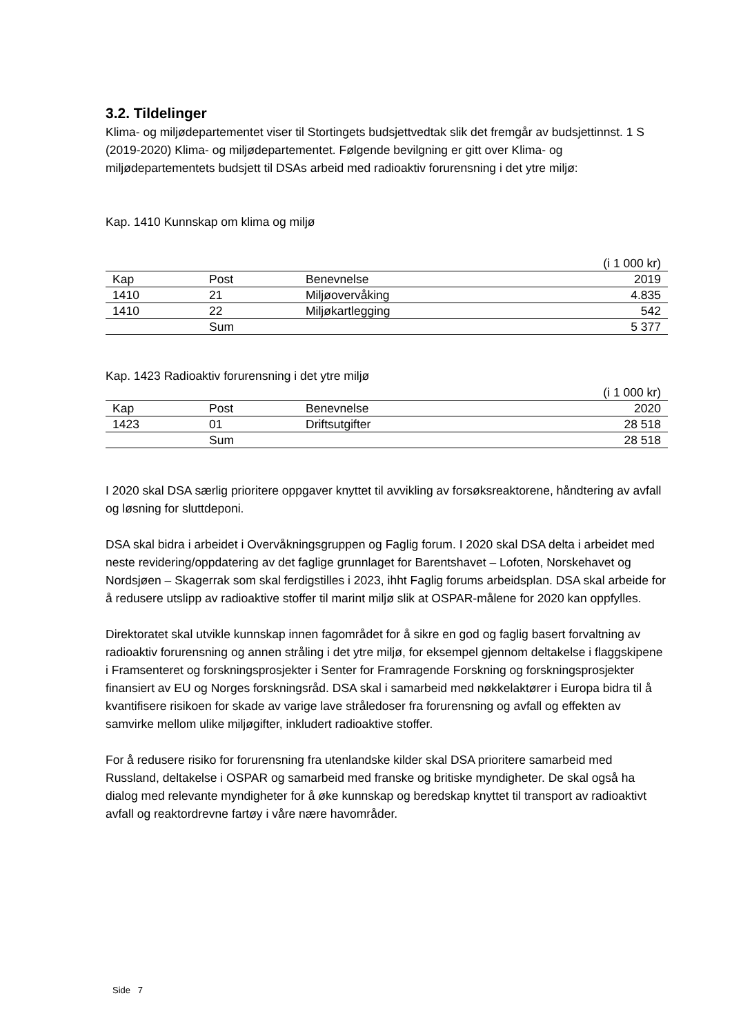3.2. Tildelinger
Klima- og miljødepartementet viser til Stortingets budsjettvedtak slik det fremgår av budsjettinnst. 1 S (2019-2020) Klima- og miljødepartementet. Følgende bevilgning er gitt over Klima- og miljødepartementets budsjett til DSAs arbeid med radioaktiv forurensning i det ytre miljø:
Kap. 1410 Kunnskap om klima og miljø
| (i 1 000 kr) | | | |
| Kap | Post | Benevnelse | 2019 |
| 1410 | 21 | Miljøovervåking | 4.835 |
| 1410 | 22 | Miljøkartlegging | 542 |
| | Sum | | 5 377 |
Kap. 1423 Radioaktiv forurensning i det ytre miljø
| (i 1 000 kr) | | | |
| Kap | Post | Benevnelse | 2020 |
| 1423 | 01 | Driftsutgifter | 28 518 |
| | Sum | | 28 518 |
I 2020 skal DSA særlig prioritere oppgaver knyttet til avvikling av forsøksreaktorene, håndtering av avfall og løsning for sluttdeponi.
DSA skal bidra i arbeidet i Overvåkningsgruppen og Faglig forum. I 2020 skal DSA delta i arbeidet med neste revidering/oppdatering av det faglige grunnlaget for Barentshavet – Lofoten, Norskehavet og Nordsjøen – Skagerrak som skal ferdigstilles i 2023, ihht Faglig forums arbeidsplan. DSA skal arbeide for å redusere utslipp av radioaktive stoffer til marint miljø slik at OSPAR-målene for 2020 kan oppfylles.
Direktoratet skal utvikle kunnskap innen fagområdet for å sikre en god og faglig basert forvaltning av radioaktiv forurensning og annen stråling i det ytre miljø, for eksempel gjennom deltakelse i flaggskipene i Framsenteret og forskningsprosjekter i Senter for Framragende Forskning og forskningsprosjekter finansiert av EU og Norges forskningsråd. DSA skal i samarbeid med nøkkelaktører i Europa bidra til å kvantifisere risikoen for skade av varige lave stråledoser fra forurensning og avfall og effekten av samvirke mellom ulike miljøgifter, inkludert radioaktive stoffer.
For å redusere risiko for forurensning fra utenlandske kilder skal DSA prioritere samarbeid med Russland, deltakelse i OSPAR og samarbeid med franske og britiske myndigheter. De skal også ha dialog med relevante myndigheter for å øke kunnskap og beredskap knyttet til transport av radioaktivt avfall og reaktordrevne fartøy i våre nære havområder.
Side 7